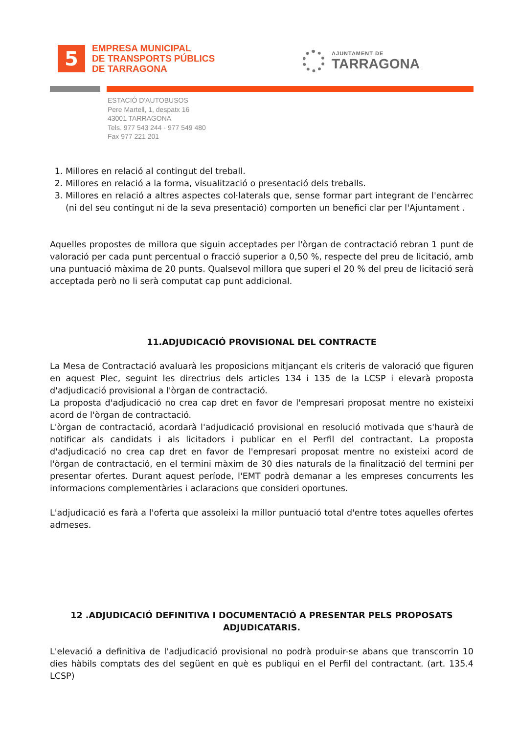5
EMPRESA MUNICIPAL
DE TRANSPORTS PÚBLICS
DE TARRAGONA
AJUNTAMENT DE
TARRAGONA
ESTACIÓ D'AUTOBUSOS
Pere Martell, 1, despatx 16
43001 TARRAGONA
Tels. 977 543 244 · 977 549 480
Fax 977 221 201
1. Millores en relació al contingut del treball.
2. Millores en relació a la forma, visualització o presentació dels treballs.
3. Millores en relació a altres aspectes col·laterals que, sense formar part integrant de l'encàrrec (ni del seu contingut ni de la seva presentació) comporten un benefici clar per l'Ajuntament .
Aquelles propostes de millora que siguin acceptades per l'òrgan de contractació rebran 1 punt de valoració per cada punt percentual o fracció superior a 0,50 %, respecte del preu de licitació, amb una puntuació màxima de 20 punts. Qualsevol millora que superi el 20 % del preu de licitació serà acceptada però no li serà computat cap punt addicional.
11.ADJUDICACIÓ PROVISIONAL DEL CONTRACTE
La Mesa de Contractació avaluarà les proposicions mitjançant els criteris de valoració que figuren en aquest Plec, seguint les directrius dels articles 134 i 135 de la LCSP i elevarà proposta d'adjudicació provisional a l'òrgan de contractació.
La proposta d'adjudicació no crea cap dret en favor de l'empresari proposat mentre no existeixi acord de l'òrgan de contractació.
L'òrgan de contractació, acordarà l'adjudicació provisional en resolució motivada que s'haurà de notificar als candidats i als licitadors i publicar en el Perfil del contractant. La proposta d'adjudicació no crea cap dret en favor de l'empresari proposat mentre no existeixi acord de l'òrgan de contractació, en el termini màxim de 30 dies naturals de la finalització del termini per presentar ofertes. Durant aquest període, l'EMT podrà demanar a les empreses concurrents les informacions complementàries i aclaracions que consideri oportunes.
L'adjudicació es farà a l'oferta que assoleixi la millor puntuació total d'entre totes aquelles ofertes admeses.
12 .ADJUDICACIÓ DEFINITIVA I DOCUMENTACIÓ A PRESENTAR PELS PROPOSATS ADJUDICATARIS.
L'elevació a definitiva de l'adjudicació provisional no podrà produir-se abans que transcorrin 10 dies hàbils comptats des del següent en què es publiqui en el Perfil del contractant. (art. 135.4 LCSP)